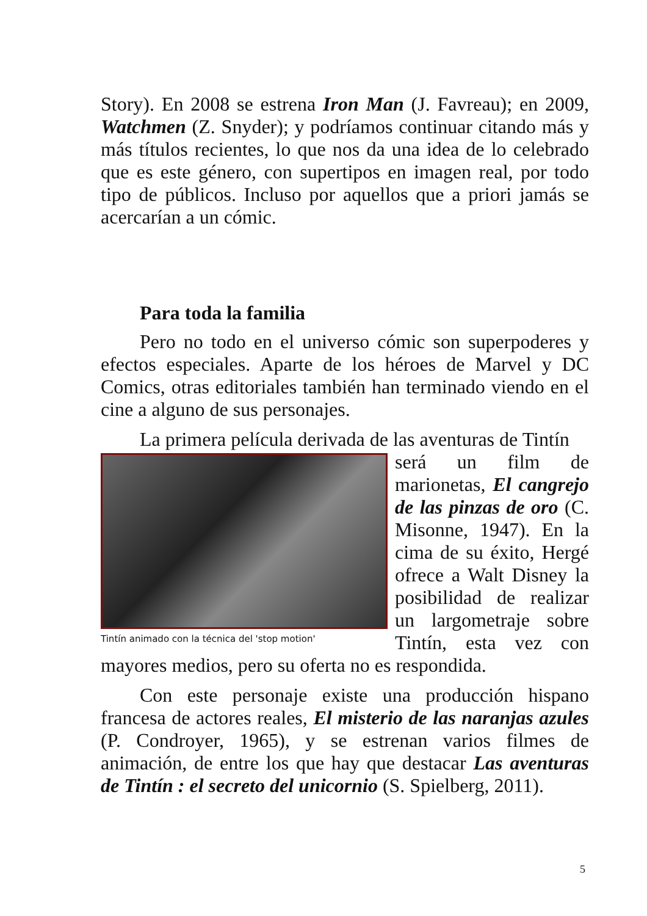Story). En 2008 se estrena Iron Man (J. Favreau); en 2009, Watchmen (Z. Snyder); y podríamos continuar citando más y más títulos recientes, lo que nos da una idea de lo celebrado que es este género, con supertipos en imagen real, por todo tipo de públicos. Incluso por aquellos que a priori jamás se acercarían a un cómic.
Para toda la familia
Pero no todo en el universo cómic son superpoderes y efectos especiales. Aparte de los héroes de Marvel y DC Comics, otras editoriales también han terminado viendo en el cine a alguno de sus personajes.
La primera película derivada de las aventuras de Tintín
Tintín animado con la técnica del 'stop motion'
será un film de marionetas, El cangrejo de las pinzas de oro (C. Misonne, 1947). En la cima de su éxito, Hergé ofrece a Walt Disney la posibilidad de realizar un largometraje sobre Tintín, esta vez con mayores medios, pero su oferta no es respondida.
Con este personaje existe una producción hispano francesa de actores reales, El misterio de las naranjas azules (P. Condroyer, 1965), y se estrenan varios filmes de animación, de entre los que hay que destacar Las aventuras de Tintín : el secreto del unicornio (S. Spielberg, 2011).
5